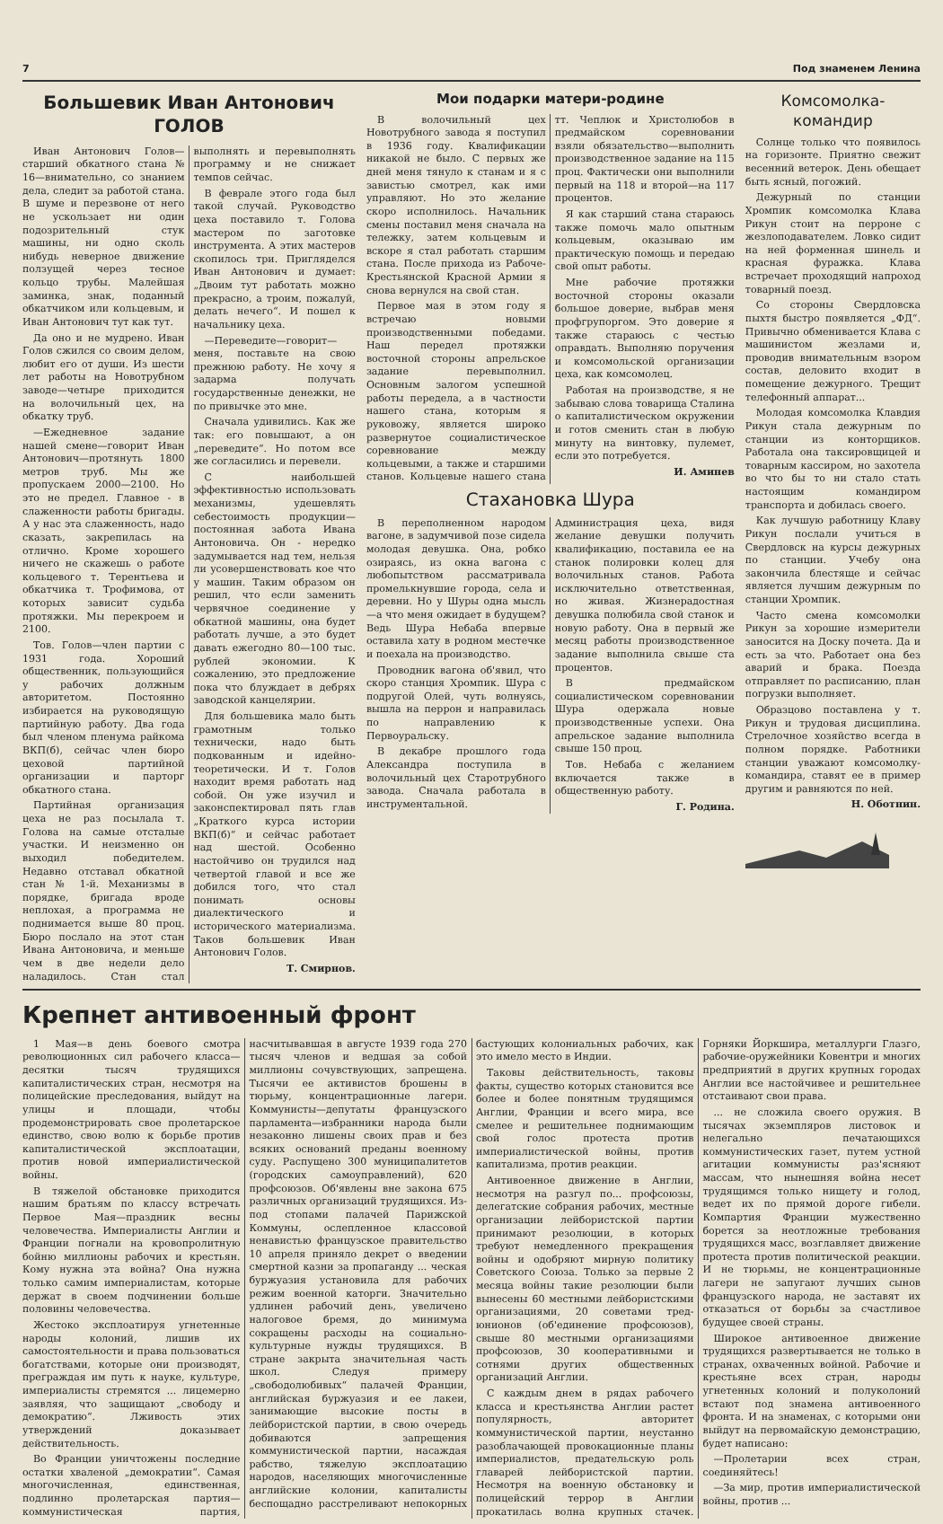7 Под знаменем Ленина
Большевик Иван Антонович ГОЛОВ
Иван Антонович Голов—старший обкатного стана № 16—внимательно, со знанием дела, следит за работой стана. В шуме и перезвоне от него не ускользает ни один подозрительный стук машины, ни одно сколь нибудь неверное движение ползущей через тесное кольцо трубы. Малейшая заминка, знак, поданный обкатчиком или кольцевым, и Иван Антонович тут как тут.
Да оно и не мудрено. Иван Голов сжился со своим делом, любит его от души. Из шести лет работы на Новотрубном заводе—четыре приходится на волочильный цех, на обкатку труб.
—Ежедневное задание нашей смене—говорит Иван Антонович—протянуть 1800 метров труб. Мы же пропускаем 2000—2100. Но это не предел. Главное - в слаженности работы бригады. А у нас эта слаженность, надо сказать, закрепилась на отлично. Кроме хорошего ничего не скажешь о работе кольцевого т. Терентьева и обкатчика т. Трофимова, от которых зависит судьба протяжки. Мы перекроем и 2100.
Тов. Голов—член партии с 1931 года. Хороший общественник, пользующийся у рабочих должным авторитетом. Постоянно избирается на руководящую партийную работу. Два года был членом пленума райкома ВКП(б), сейчас член бюро цеховой партийной организации и парторг обкатного стана.
Партийная организация цеха не раз посылала т. Голова на самые отсталые участки. И неизменно он выходил победителем. Недавно отставал обкатной стан № 1-й. Механизмы в порядке, бригада вроде неплохая, а программа не поднимается выше 80 проц. Бюро послало на этот стан Ивана Антоновича, и меньше чем в две недели дело наладилось. Стан стал выполнять и перевыполнять программу и не снижает темпов сейчас.
В феврале этого года был такой случай. Руководство цеха поставило т. Голова мастером по заготовке инструмента. А этих мастеров скопилось три. Пригляделся Иван Антонович и думает: „Двоим тут работать можно прекрасно, а троим, пожалуй, делать нечего“. И пошел к начальнику цеха.
—Переведите—говорит—меня, поставьте на свою прежнюю работу. Не хочу я задарма получать государственные денежки, не по привычке это мне.
Сначала удивились. Как же так: его повышают, а он „переведите“. Но потом все же согласились и перевели.
С наибольшей эффективностью использовать механизмы, удешевлять себестоимость продукции—постоянная забота Ивана Антоновича. Он - нередко задумывается над тем, нельзя ли усовершенствовать кое что у машин. Таким образом он решил, что если заменить червячное соединение у обкатной машины, она будет работать лучше, а это будет давать ежегодно 80—100 тыс. рублей экономии. К сожалению, это предложение пока что блуждает в дебрях заводской канцелярии.
Для большевика мало быть грамотным только технически, надо быть подкованным и идейно-теоретически. И т. Голов находит время работать над собой. Он уже изучил и законспектировал пять глав „Краткого курса истории ВКП(б)“ и сейчас работает над шестой. Особенно настойчиво он трудился над четвертой главой и все же добился того, что стал понимать основы диалектического и исторического материализма. Таков большевик Иван Антонович Голов.
Т. Смирнов.
Мои подарки матери-родине
В волочильный цех Новотрубного завода я поступил в 1936 году. Квалификации никакой не было. С первых же дней меня тянуло к станам и я с завистью смотрел, как ими управляют. Но это желание скоро исполнилось. Начальник смены поставил меня сначала на тележку, затем кольцевым и вскоре я стал работать старшим стана. После прихода из Рабоче-Крестьянской Красной Армии я снова вернулся на свой стан.
Первое мая в этом году я встречаю новыми производственными победами. Наш передел протяжки восточной стороны апрельское задание перевыполнил. Основным залогом успешной работы передела, а в частности нашего стана, которым я руковожу, является широко развернутое социалистическое соревнование между кольцевыми, а также и старшими станов. Кольцевые нашего стана тт. Чеплюк и Христолюбов в предмайском соревновании взяли обязательство—выполнить производственное задание на 115 проц. Фактически они выполнили первый на 118 и второй—на 117 процентов.
Я как старший стана стараюсь также помочь мало опытным кольцевым, оказываю им практическую помощь и передаю свой опыт работы.
Мне рабочие протяжки восточной стороны оказали большое доверие, выбрав меня профгрупоргом. Это доверие я также стараюсь с честью оправдать. Выполняю поручения и комсомольской организации цеха, как комсомолец.
Работая на производстве, я не забываю слова товарища Сталина о капиталистическом окружении и готов сменить стан в любую минуту на винтовку, пулемет, если это потребуется.
И. Аминев
Стахановка Шура
В переполненном народом вагоне, в задумчивой позе сидела молодая девушка. Она, робко озираясь, из окна вагона с любопытством рассматривала промелькнувшие города, села и деревни. Но у Шуры одна мысль—а что меня ожидает в будущем? Ведь Шура Небаба впервые оставила хату в родном местечке и поехала на производство.
Проводник вагона об'явил, что скоро станция Хромпик. Шура с подругой Олей, чуть волнуясь, вышла на перрон и направилась по направлению к Первоуральску.
В декабре прошлого года Александра поступила в волочильный цех Старотрубного завода. Сначала работала в инструментальной. Администрация цеха, видя желание девушки получить квалификацию, поставила ее на станок полировки колец для волочильных станов. Работа исключительно ответственная, но живая. Жизнерадостная девушка полюбила свой станок и новую работу. Она в первый же месяц работы производственное задание выполнила свыше ста процентов.
В предмайском социалистическом соревновании Шура одержала новые производственные успехи. Она апрельское задание выполнила свыше 150 проц.
Тов. Небаба с желанием включается также в общественную работу.
Г. Родина.
Комсомолка-командир
Солнце только что появилось на горизонте. Приятно свежит весенний ветерок. День обещает быть ясный, погожий.
Дежурный по станции Хромпик комсомолка Клава Рикун стоит на перроне с жезлоподавателем. Ловко сидит на ней форменная шинель и красная фуражка. Клава встречает проходящий напроход товарный поезд.
Со стороны Свердловска пыхтя быстро появляется „ФД“. Привычно обменивается Клава с машинистом жезлами и, проводив внимательным взором состав, деловито входит в помещение дежурного. Трещит телефонный аппарат...
Молодая комсомолка Клавдия Рикун стала дежурным по станции из конторщиков. Работала она таксировщицей и товарным кассиром, но захотела во что бы то ни стало стать настоящим командиром транспорта и добилась своего.
Как лучшую работницу Клаву Рикун послали учиться в Свердловск на курсы дежурных по станции. Учебу она закончила блестяще и сейчас является лучшим дежурным по станции Хромпик.
Часто смена комсомолки Рикун за хорошие измерители заносится на Доску почета. Да и есть за что. Работает она без аварий и брака. Поезда отправляет по расписанию, план погрузки выполняет.
Образцово поставлена у т. Рикун и трудовая дисциплина. Стрелочное хозяйство всегда в полном порядке. Работники станции уважают комсомолку-командира, ставят ее в пример другим и равняются по ней.
Н. Оботнин.
Крепнет антивоенный фронт
1 Мая—в день боевого смотра революционных сил рабочего класса—десятки тысяч трудящихся капиталистических стран, несмотря на полицейские преследования, выйдут на улицы и площади, чтобы продемонстрировать свое пролетарское единство, свою волю к борьбе против капиталистической эксплоатации, против новой империалистической войны.
В тяжелой обстановке приходится нашим братьям по классу встречать Первое Мая—праздник весны человечества. Империалисты Англии и Франции погнали на кровопролитную бойню миллионы рабочих и крестьян. Кому нужна эта война? Она нужна только самим империалистам, которые держат в своем подчинении больше половины человечества.
Жестоко эксплоатируя угнетенные народы колоний, лишив их самостоятельности и права пользоваться богатствами, которые они производят, преграждая им путь к науке, культуре, империалисты стремятся ... лицемерно заявляя, что защищают „свободу и демократию“. Лживость этих утверждений доказывает действительность.
Во Франции уничтожены последние остатки хваленой „демократии“. Самая многочисленная, единственная, подлинно пролетарская партия—коммунистическая партия, насчитывавшая в августе 1939 года 270 тысяч членов и ведшая за собой миллионы сочувствующих, запрещена. Тысячи ее активистов брошены в тюрьму, концентрационные лагери. Коммунисты—депутаты французского парламента—избранники народа были незаконно лишены своих прав и без всяких оснований преданы военному суду. Распущено 300 муниципалитетов (городских самоуправлений), 620 профсоюзов. Об'явлены вне закона 675 различных организаций трудящихся. Из-под стопами палачей Парижской Коммуны, ослепленное классовой ненавистью французское правительство 10 апреля приняло декрет о введении смертной казни за пропаганду ... ческая буржуазия установила для рабочих режим военной каторги. Значительно удлинен рабочий день, увеличено налоговое бремя, до минимума сокращены расходы на социально-культурные нужды трудящихся. В стране закрыта значительная часть школ. Следуя примеру „свободолюбивых“ палачей Франции, английская буржуазия и ее лакеи, занимающие высокие посты в лейбористской партии, в свою очередь добиваются запрещения коммунистической партии, насаждая рабство, тяжелую эксплоатацию народов, населяющих многочисленные английские колонии, капиталисты беспощадно расстреливают непокорных бастующих колониальных рабочих, как это имело место в Индии.
Таковы действительность, таковы факты, существо которых становится все более и более понятным трудящимся Англии, Франции и всего мира, все смелее и решительнее поднимающим свой голос протеста против империалистической войны, против капитализма, против реакции.
Антивоенное движение в Англии, несмотря на разгул по... профсоюзы, делегатские собрания рабочих, местные организации лейбористской партии принимают резолюции, в которых требуют немедленного прекращения войны и одобряют мирную политику Советского Союза. Только за первые 2 месяца войны такие резолюции были вынесены 60 местными лейбористскими организациями, 20 советами тред-юнионов (об'единение профсоюзов), свыше 80 местными организациями профсоюзов, 30 кооперативными и сотнями других общественных организаций Англии.
С каждым днем в рядах рабочего класса и крестьянства Англии растет популярность, авторитет коммунистической партии, неустанно разоблачающей провокационные планы империалистов, предательскую роль главарей лейбористской партии. Несмотря на военную обстановку и полицейский террор в Англии прокатилась волна крупных стачек. Горняки Йоркшира, металлурги Глазго, рабочие-оружейники Ковентри и многих предприятий в других крупных городах Англии все настойчивее и решительнее отстаивают свои права.
... не сложила своего оружия. В тысячах экземпляров листовок и нелегально печатающихся коммунистических газет, путем устной агитации коммунисты раз'ясняют массам, что нынешняя война несет трудящимся только нищету и голод, ведет их по прямой дороге гибели. Компартия Франции мужественно борется за неотложные требования трудящихся масс, возглавляет движение протеста против политической реакции. И не тюрьмы, не концентрационные лагери не запугают лучших сынов французского народа, не заставят их отказаться от борьбы за счастливое будущее своей страны.
Широкое антивоенное движение трудящихся развертывается не только в странах, охваченных войной. Рабочие и крестьяне всех стран, народы угнетенных колоний и полуколоний встают под знамена антивоенного фронта. И на знаменах, с которыми они выйдут на первомайскую демонстрацию, будет написано:
—Пролетарии всех стран, соединяйтесь!
—За мир, против империалистической войны, против ...